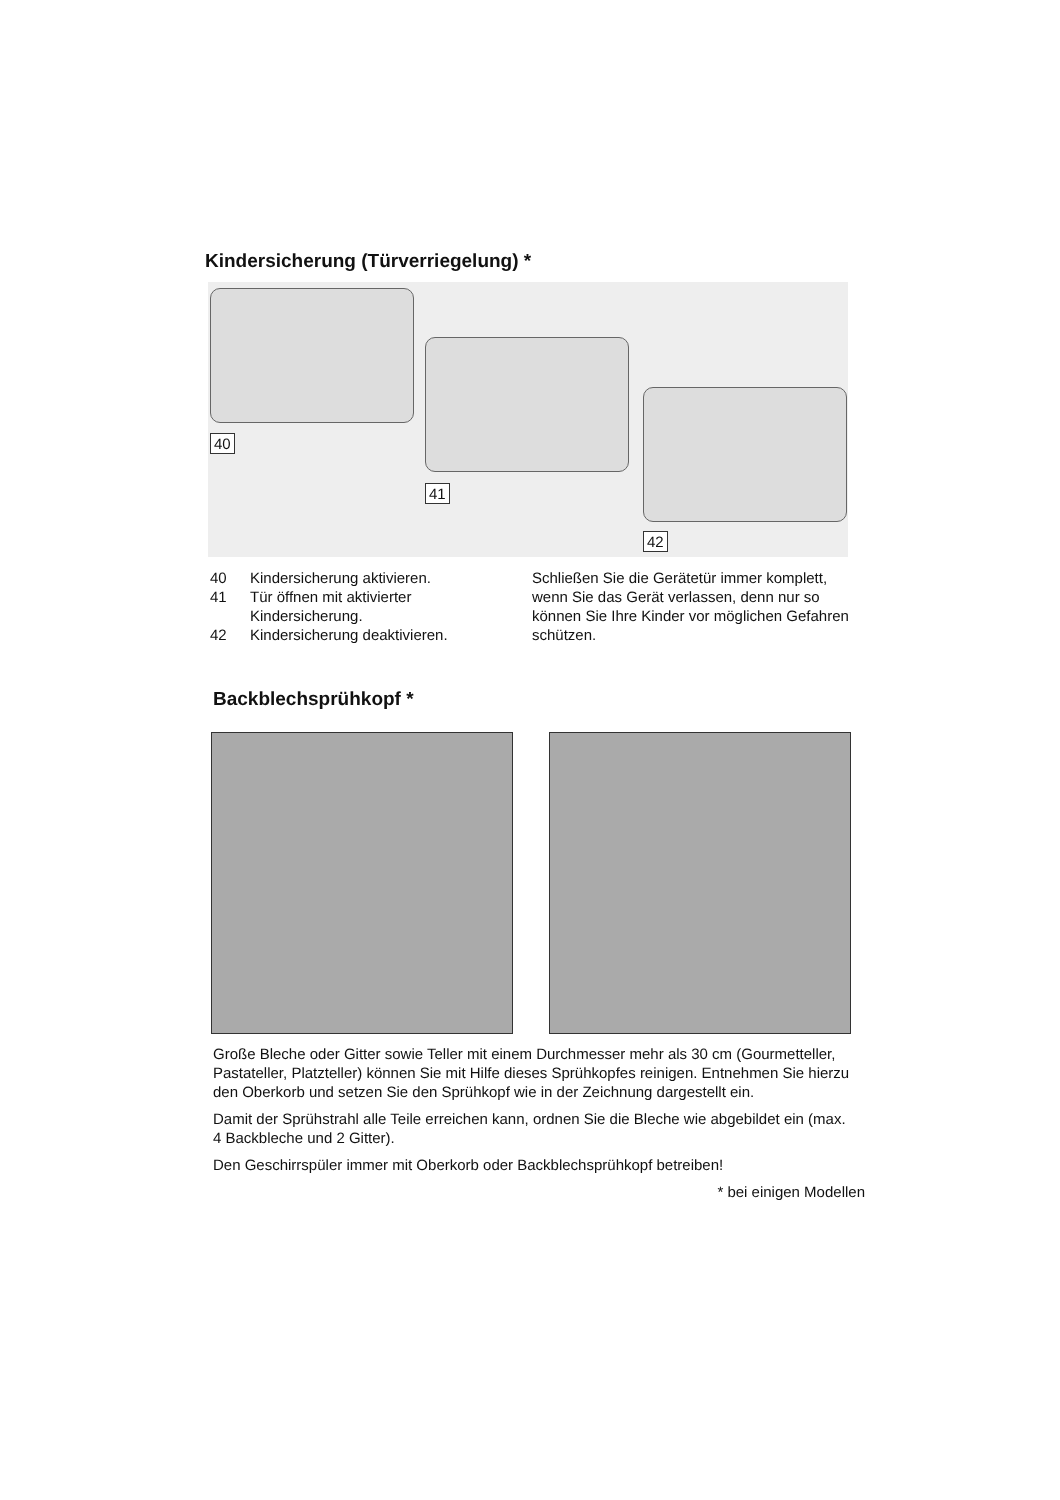Kindersicherung (Türverriegelung) *
40
41
42
40 Kindersicherung aktivieren.
41 Tür öffnen mit aktivierter
Kindersicherung.
42 Kindersicherung deaktivieren.
Schließen Sie die Gerätetür immer komplett, wenn Sie das Gerät verlassen, denn nur so können Sie Ihre Kinder vor möglichen Gefahren schützen.
Backblechsprühkopf *
Große Bleche oder Gitter sowie Teller mit einem Durchmesser mehr als 30 cm (Gourmetteller, Pastateller, Platzteller) können Sie mit Hilfe dieses Sprühkopfes reinigen. Entnehmen Sie hierzu den Oberkorb und setzen Sie den Sprühkopf wie in der Zeichnung dargestellt ein.
Damit der Sprühstrahl alle Teile erreichen kann, ordnen Sie die Bleche wie abgebildet ein (max. 4 Backbleche und 2 Gitter).
Den Geschirrspüler immer mit Oberkorb oder Backblechsprühkopf betreiben!
* bei einigen Modellen